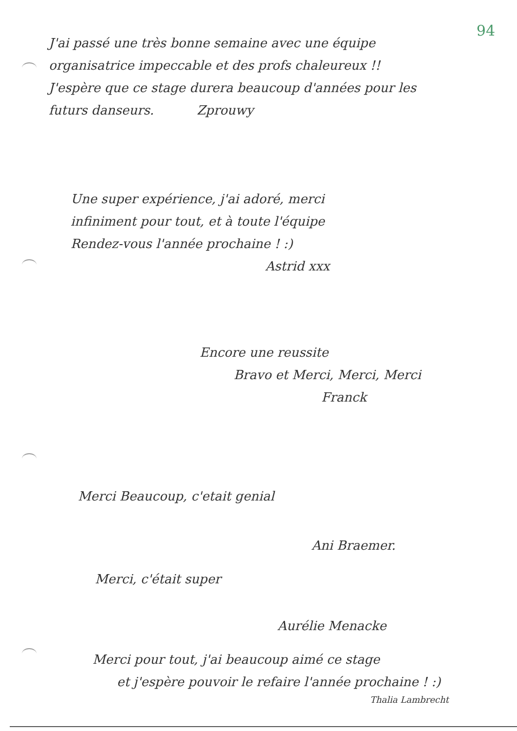94
J'ai passé une très bonne semaine avec une équipe
organisatrice impeccable et des profs chaleureux !!
J'espère que ce stage durera beaucoup d'années pour les
futurs danseurs. Zprouwy
Une super expérience, j'ai adoré, merci
infiniment pour tout, et à toute l'équipe
Rendez-vous l'année prochaine ! :)
Astrid xxx
Encore une reussite
Bravo et Merci, Merci, Merci
Franck
Merci Beaucoup, c'etait genial
Ani Braemer.
Merci, c'était super
Aurélie Menacke
Merci pour tout, j'ai beaucoup aimé ce stage
et j'espère pouvoir le refaire l'année prochaine ! :)
Thalia Lambrecht